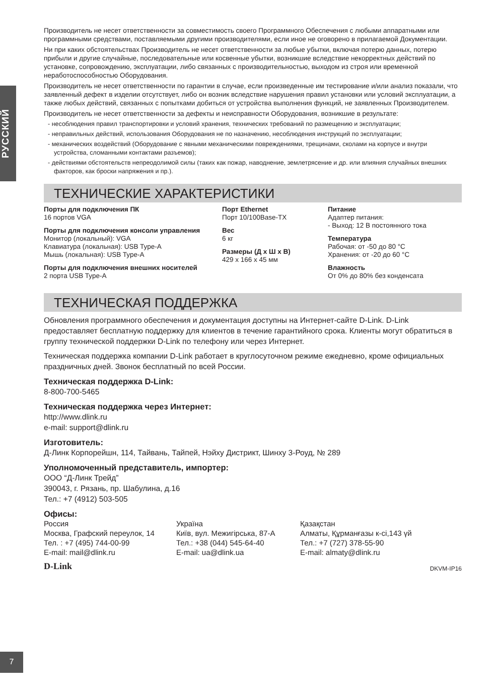РУССКИЙ
Производитель не несет ответственности за совместимость своего Программного Обеспечения с любыми аппаратными или программными средствами, поставляемыми другими производителями, если иное не оговорено в прилагаемой Документации.
Ни при каких обстоятельствах Производитель не несет ответственности за любые убытки, включая потерю данных, потерю прибыли и другие случайные, последовательные или косвенные убытки, возникшие вследствие некорректных действий по установке, сопровождению, эксплуатации, либо связанных с производительностью, выходом из строя или временной неработоспособностью Оборудования.
Производитель не несет ответственности по гарантии в случае, если произведенные им тестирование и/или анализ показали, что заявленный дефект в изделии отсутствует, либо он возник вследствие нарушения правил установки или условий эксплуатации, а также любых действий, связанных с попытками добиться от устройства выполнения функций, не заявленных Производителем.
Производитель не несет ответственности за дефекты и неисправности Оборудования, возникшие в результате:
- несоблюдения правил транспортировки и условий хранения, технических требований по размещению и эксплуатации;
- неправильных действий, использования Оборудования не по назначению, несоблюдения инструкций по эксплуатации;
- механических воздействий (Оборудование с явными механическими повреждениями, трещинами, сколами на корпусе и внутри устройства, сломанными контактами разъемов);
- действиями обстоятельств непреодолимой силы (таких как пожар, наводнение, землетрясение и др. или влияния случайных внешних факторов, как броски напряжения и пр.).
ТЕХНИЧЕСКИЕ ХАРАКТЕРИСТИКИ
Порты для подключения ПК
16 портов VGA
Порты для подключения консоли управления
Монитор (локальный): VGA
Клавиатура (локальная): USB Type-A
Мышь (локальная): USB Type-A
Порты для подключения внешних носителей
2 порта USB Type-A
Порт Ethernet
Порт 10/100Base-TX
Вес
6 кг
Размеры (Д x Ш x В)
429 x 166 x 45 мм
Питание
Адаптер питания:
- Выход: 12 В постоянного тока
Температура
Рабочая: от -50 до 80 °C
Хранения: от -20 до 60 °C
Влажность
От 0% до 80% без конденсата
ТЕХНИЧЕСКАЯ ПОДДЕРЖКА
Обновления программного обеспечения и документация доступны на Интернет-сайте D-Link. D-Link предоставляет бесплатную поддержку для клиентов в течение гарантийного срока. Клиенты могут обратиться в группу технической поддержки D-Link по телефону или через Интернет.
Техническая поддержка компании D-Link работает в круглосуточном режиме ежедневно, кроме официальных праздничных дней. Звонок бесплатный по всей России.
Техническая поддержка D-Link:
8-800-700-5465
Техническая поддержка через Интернет:
http://www.dlink.ru
e-mail: support@dlink.ru
Изготовитель:
Д-Линк Корпорейшн, 114, Тайвань, Тайпей, Нэйху Дистрикт, Шинху 3-Роуд, № 289
Уполномоченный представитель, импортер:
ООО “Д-Линк Трейд”
390043, г. Рязань, пр. Шабулина, д.16
Тел.: +7 (4912) 503-505
Офисы:
Россия
Москва, Графский переулок, 14
Тел. : +7 (495) 744-00-99
E-mail: mail@dlink.ru
Україна
Київ, вул. Межигірська, 87-А
Тел.: +38 (044) 545-64-40
E-mail: ua@dlink.ua
Қазақстан
Алматы, Құрманғазы к-сі,143 үй
Тел.: +7 (727) 378-55-90
E-mail: almaty@dlink.ru
D-Link DKVM-IP16
7